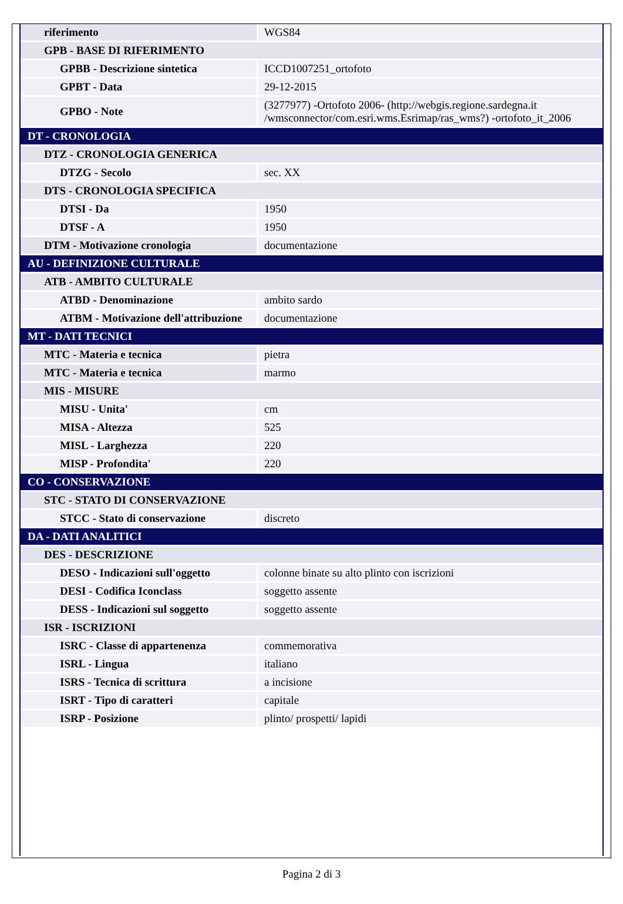| riferimento | WGS84 |
| GPB - BASE DI RIFERIMENTO | |
| GPBB - Descrizione sintetica | ICCD1007251_ortofoto |
| GPBT - Data | 29-12-2015 |
| GPBO - Note | (3277977) -Ortofoto 2006- (http://webgis.regione.sardegna.it /wmsconnector/com.esri.wms.Esrimap/ras_wms?) -ortofoto_it_2006 |
| DT - CRONOLOGIA | |
| DTZ - CRONOLOGIA GENERICA | |
| DTZG - Secolo | sec. XX |
| DTS - CRONOLOGIA SPECIFICA | |
| DTSI - Da | 1950 |
| DTSF - A | 1950 |
| DTM - Motivazione cronologia | documentazione |
| AU - DEFINIZIONE CULTURALE | |
| ATB - AMBITO CULTURALE | |
| ATBD - Denominazione | ambito sardo |
| ATBM - Motivazione dell'attribuzione | documentazione |
| MT - DATI TECNICI | |
| MTC - Materia e tecnica | pietra |
| MTC - Materia e tecnica | marmo |
| MIS - MISURE | |
| MISU - Unita' | cm |
| MISA - Altezza | 525 |
| MISL - Larghezza | 220 |
| MISP - Profondita' | 220 |
| CO - CONSERVAZIONE | |
| STC - STATO DI CONSERVAZIONE | |
| STCC - Stato di conservazione | discreto |
| DA - DATI ANALITICI | |
| DES - DESCRIZIONE | |
| DESO - Indicazioni sull'oggetto | colonne binate su alto plinto con iscrizioni |
| DESI - Codifica Iconclass | soggetto assente |
| DESS - Indicazioni sul soggetto | soggetto assente |
| ISR - ISCRIZIONI | |
| ISRC - Classe di appartenenza | commemorativa |
| ISRL - Lingua | italiano |
| ISRS - Tecnica di scrittura | a incisione |
| ISRT - Tipo di caratteri | capitale |
| ISRP - Posizione | plinto/ prospetti/ lapidi |
Pagina 2 di 3